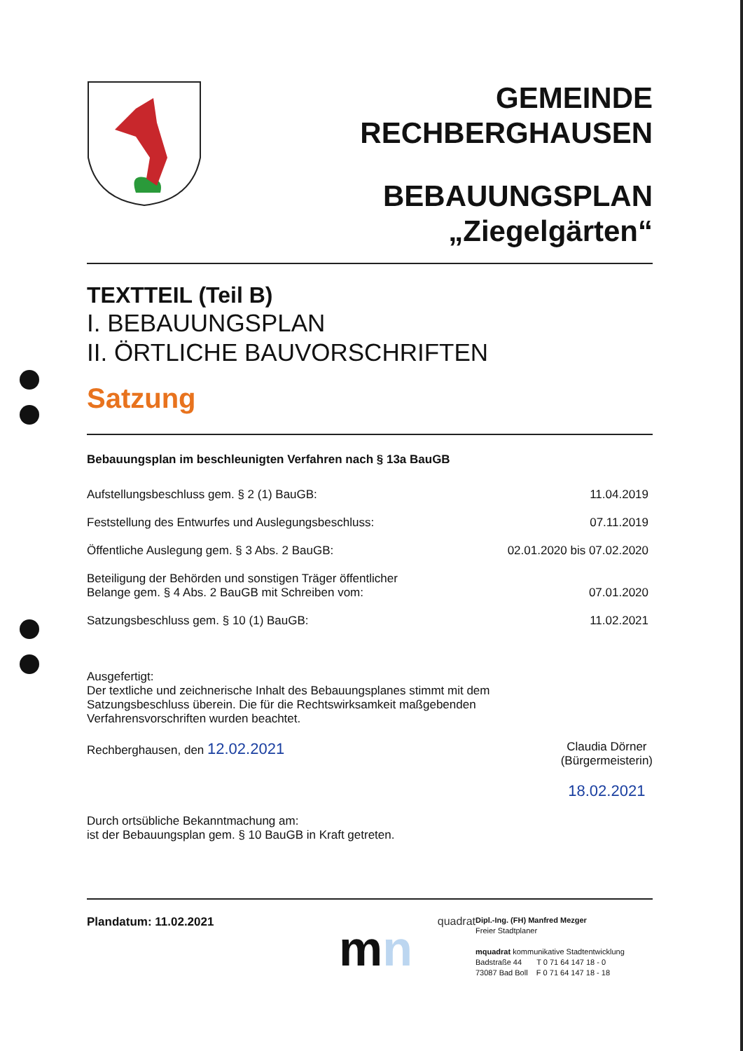GEMEINDE
RECHBERGHAUSEN
BEBAUUNGSPLAN
„Ziegelgärten“
TEXTTEIL (Teil B)
I. BEBAUUNGSPLAN
II. ÖRTLICHE BAUVORSCHRIFTEN
Satzung
Bebauungsplan im beschleunigten Verfahren nach § 13a BauGB
Aufstellungsbeschluss gem. § 2 (1) BauGB: 11.04.2019
Feststellung des Entwurfes und Auslegungsbeschluss: 07.11.2019
Öffentliche Auslegung gem. § 3 Abs. 2 BauGB: 02.01.2020 bis 07.02.2020
Beteiligung der Behörden und sonstigen Träger öffentlicher
Belange gem. § 4 Abs. 2 BauGB mit Schreiben vom: 07.01.2020
Satzungsbeschluss gem. § 10 (1) BauGB: 11.02.2021
Ausgefertigt:
Der textliche und zeichnerische Inhalt des Bebauungsplanes stimmt mit dem
Satzungsbeschluss überein. Die für die Rechtswirksamkeit maßgebenden
Verfahrensvorschriften wurden beachtet.
Rechberghausen, den 12.02.2021
Claudia Dörner
(Bürgermeisterin)
18.02.2021
Durch ortsübliche Bekanntmachung am:
ist der Bebauungsplan gem. § 10 BauGB in Kraft getreten.
Plandatum: 11.02.2021 quadrat
mn
Dipl.-Ing. (FH) Manfred Mezger
Freier Stadtplaner
mquadrat kommunikative Stadtentwicklung
Badstraße 44 T 0 71 64 147 18 - 0
73087 Bad Boll F 0 71 64 147 18 - 18